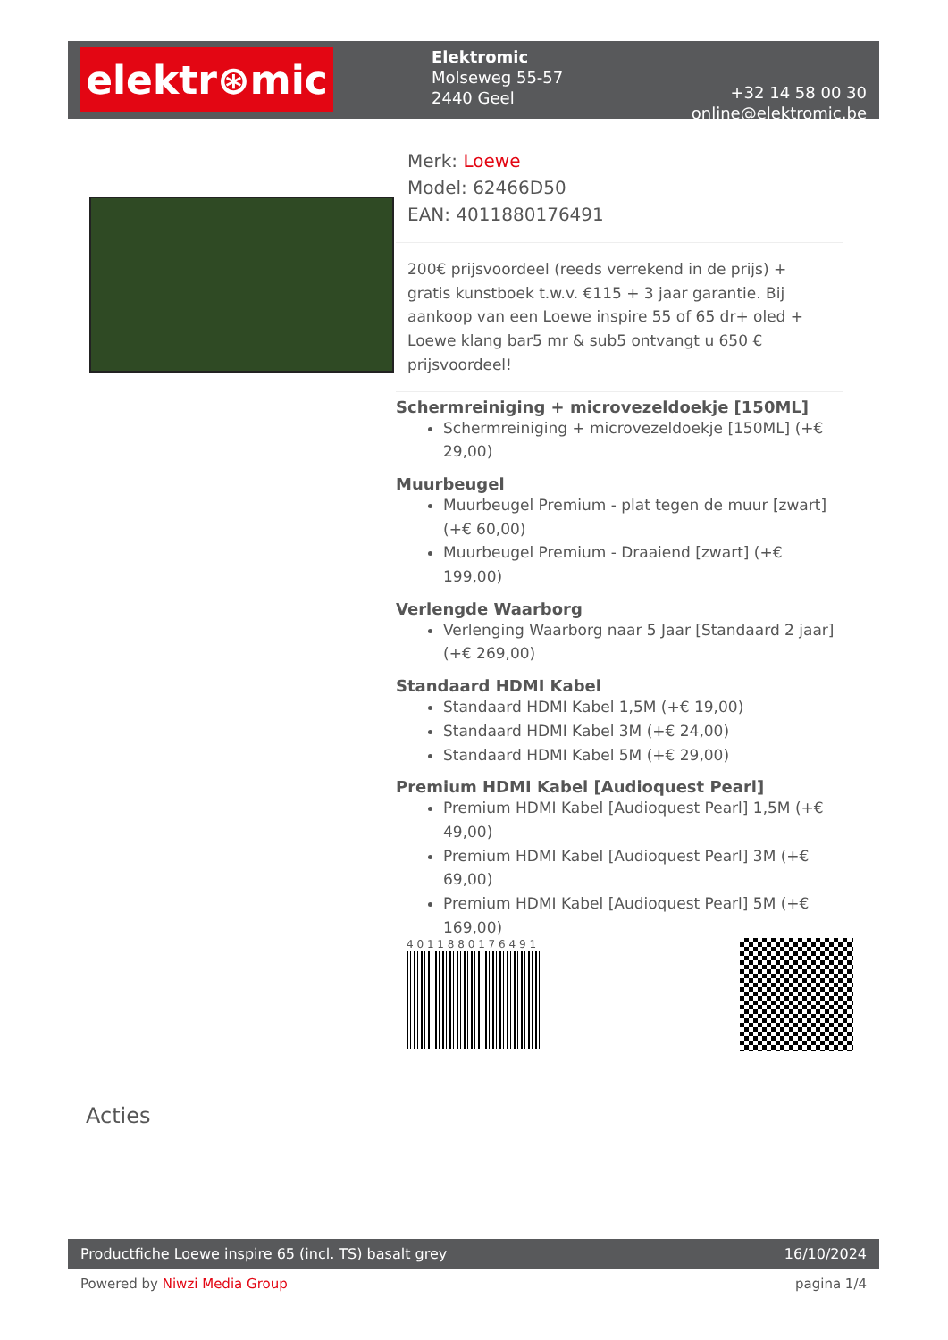elektr⊛mic
Elektromic
Molseweg 55-57
2440 Geel
+32 14 58 00 30
online@elektromic.be
Merk: Loewe
Model: 62466D50
EAN: 4011880176491
200€ prijsvoordeel (reeds verrekend in de prijs) + gratis kunstboek t.w.v. €115 + 3 jaar garantie. Bij aankoop van een Loewe inspire 55 of 65 dr+ oled + Loewe klang bar5 mr & sub5 ontvangt u 650 € prijsvoordeel!
Schermreiniging + microvezeldoekje [150ML]
Schermreiniging + microvezeldoekje [150ML] (+€ 29,00)
Muurbeugel
Muurbeugel Premium - plat tegen de muur [zwart] (+€ 60,00)
Muurbeugel Premium - Draaiend [zwart] (+€ 199,00)
Verlengde Waarborg
Verlenging Waarborg naar 5 Jaar [Standaard 2 jaar] (+€ 269,00)
Standaard HDMI Kabel
Standaard HDMI Kabel 1,5M (+€ 19,00)
Standaard HDMI Kabel 3M (+€ 24,00)
Standaard HDMI Kabel 5M (+€ 29,00)
Premium HDMI Kabel [Audioquest Pearl]
Premium HDMI Kabel [Audioquest Pearl] 1,5M (+€ 49,00)
Premium HDMI Kabel [Audioquest Pearl] 3M (+€ 69,00)
Premium HDMI Kabel [Audioquest Pearl] 5M (+€ 169,00)
4 0 1 1 8 8 0 1 7 6 4 9 1
Acties
Productfiche Loewe inspire 65 (incl. TS) basalt grey 16/10/2024
Powered by Niwzi Media Group pagina 1/4